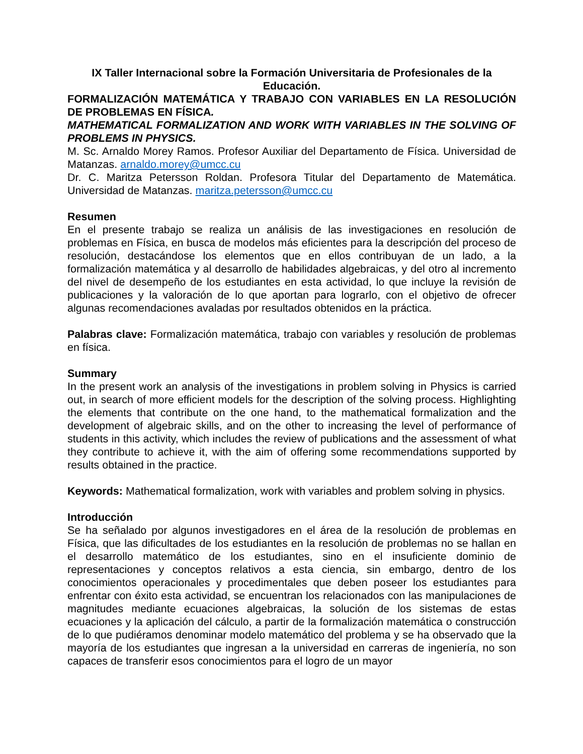IX Taller Internacional sobre la Formación Universitaria de Profesionales de la Educación.
FORMALIZACIÓN MATEMÁTICA Y TRABAJO CON VARIABLES EN LA RESOLUCIÓN DE PROBLEMAS EN FÍSICA.
MATHEMATICAL FORMALIZATION AND WORK WITH VARIABLES IN THE SOLVING OF PROBLEMS IN PHYSICS.
M. Sc. Arnaldo Morey Ramos. Profesor Auxiliar del Departamento de Física. Universidad de Matanzas. arnaldo.morey@umcc.cu
Dr. C. Maritza Petersson Roldan. Profesora Titular del Departamento de Matemática. Universidad de Matanzas. maritza.petersson@umcc.cu
Resumen
En el presente trabajo se realiza un análisis de las investigaciones en resolución de problemas en Física, en busca de modelos más eficientes para la descripción del proceso de resolución, destacándose los elementos que en ellos contribuyan de un lado, a la formalización matemática y al desarrollo de habilidades algebraicas, y del otro al incremento del nivel de desempeño de los estudiantes en esta actividad, lo que incluye la revisión de publicaciones y la valoración de lo que aportan para lograrlo, con el objetivo de ofrecer algunas recomendaciones avaladas por resultados obtenidos en la práctica.
Palabras clave: Formalización matemática, trabajo con variables y resolución de problemas en física.
Summary
In the present work an analysis of the investigations in problem solving in Physics is carried out, in search of more efficient models for the description of the solving process. Highlighting the elements that contribute on the one hand, to the mathematical formalization and the development of algebraic skills, and on the other to increasing the level of performance of students in this activity, which includes the review of publications and the assessment of what they contribute to achieve it, with the aim of offering some recommendations supported by results obtained in the practice.
Keywords: Mathematical formalization, work with variables and problem solving in physics.
Introducción
Se ha señalado por algunos investigadores en el área de la resolución de problemas en Física, que las dificultades de los estudiantes en la resolución de problemas no se hallan en el desarrollo matemático de los estudiantes, sino en el insuficiente dominio de representaciones y conceptos relativos a esta ciencia, sin embargo, dentro de los conocimientos operacionales y procedimentales que deben poseer los estudiantes para enfrentar con éxito esta actividad, se encuentran los relacionados con las manipulaciones de magnitudes mediante ecuaciones algebraicas, la solución de los sistemas de estas ecuaciones y la aplicación del cálculo, a partir de la formalización matemática o construcción de lo que pudiéramos denominar modelo matemático del problema y se ha observado que la mayoría de los estudiantes que ingresan a la universidad en carreras de ingeniería, no son capaces de transferir esos conocimientos para el logro de un mayor